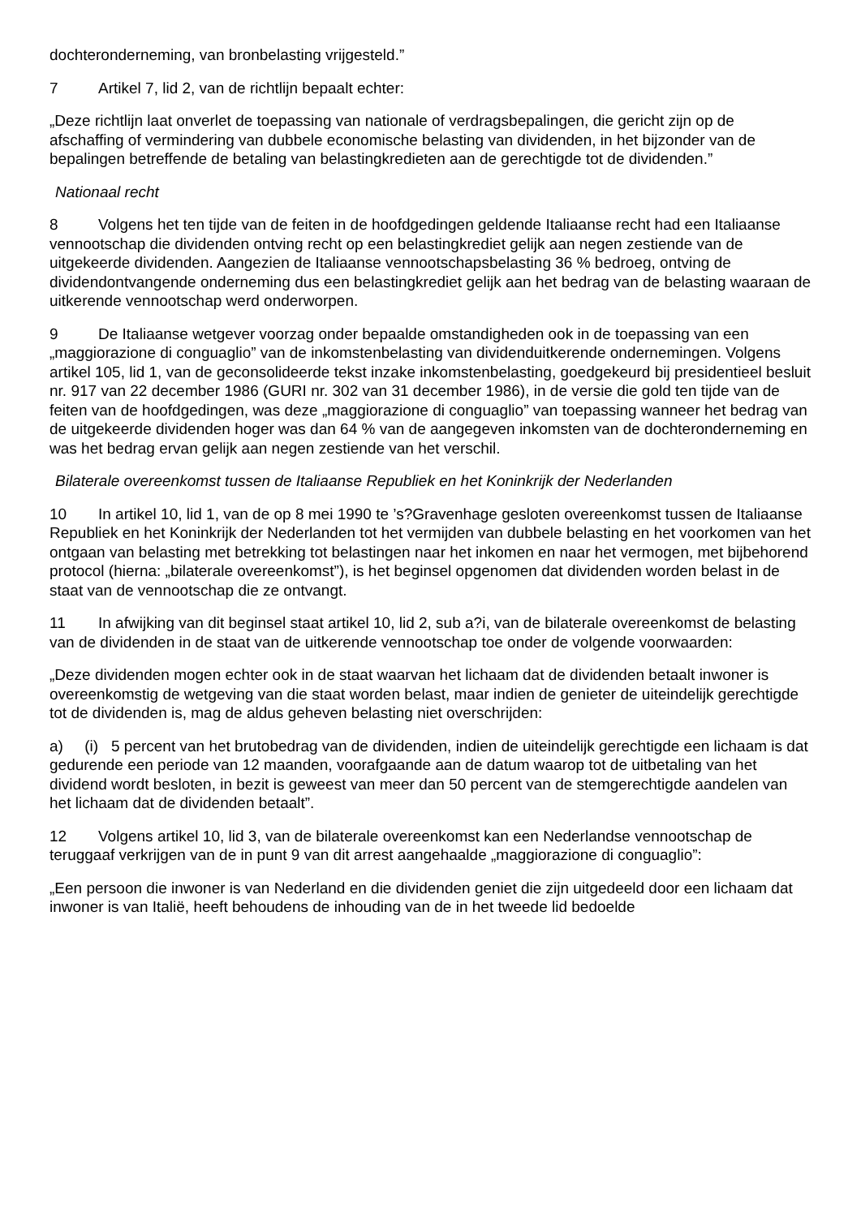dochteronderneming, van bronbelasting vrijgesteld.”
7 Artikel 7, lid 2, van de richtlijn bepaalt echter:
„Deze richtlijn laat onverlet de toepassing van nationale of verdragsbepalingen, die gericht zijn op de afschaffing of vermindering van dubbele economische belasting van dividenden, in het bijzonder van de bepalingen betreffende de betaling van belastingkredieten aan de gerechtigde tot de dividenden.”
Nationaal recht
8 Volgens het ten tijde van de feiten in de hoofdgedingen geldende Italiaanse recht had een Italiaanse vennootschap die dividenden ontving recht op een belastingkrediet gelijk aan negen zestiende van de uitgekeerde dividenden. Aangezien de Italiaanse vennootschapsbelasting 36 % bedroeg, ontving de dividendontvangende onderneming dus een belastingkrediet gelijk aan het bedrag van de belasting waaraan de uitkerende vennootschap werd onderworpen.
9 De Italiaanse wetgever voorzag onder bepaalde omstandigheden ook in de toepassing van een „maggiorazione di conguaglio” van de inkomstenbelasting van dividenduitkerende ondernemingen. Volgens artikel 105, lid 1, van de geconsolideerde tekst inzake inkomstenbelasting, goedgekeurd bij presidentieel besluit nr. 917 van 22 december 1986 (GURI nr. 302 van 31 december 1986), in de versie die gold ten tijde van de feiten van de hoofdgedingen, was deze „maggiorazione di conguaglio” van toepassing wanneer het bedrag van de uitgekeerde dividenden hoger was dan 64 % van de aangegeven inkomsten van de dochteronderneming en was het bedrag ervan gelijk aan negen zestiende van het verschil.
Bilaterale overeenkomst tussen de Italiaanse Republiek en het Koninkrijk der Nederlanden
10 In artikel 10, lid 1, van de op 8 mei 1990 te ’s?Gravenhage gesloten overeenkomst tussen de Italiaanse Republiek en het Koninkrijk der Nederlanden tot het vermijden van dubbele belasting en het voorkomen van het ontgaan van belasting met betrekking tot belastingen naar het inkomen en naar het vermogen, met bijbehorend protocol (hierna: „bilaterale overeenkomst”), is het beginsel opgenomen dat dividenden worden belast in de staat van de vennootschap die ze ontvangt.
11 In afwijking van dit beginsel staat artikel 10, lid 2, sub a?i, van de bilaterale overeenkomst de belasting van de dividenden in de staat van de uitkerende vennootschap toe onder de volgende voorwaarden:
„Deze dividenden mogen echter ook in de staat waarvan het lichaam dat de dividenden betaalt inwoner is overeenkomstig de wetgeving van die staat worden belast, maar indien de genieter de uiteindelijk gerechtigde tot de dividenden is, mag de aldus geheven belasting niet overschrijden:
a) (i) 5 percent van het brutobedrag van de dividenden, indien de uiteindelijk gerechtigde een lichaam is dat gedurende een periode van 12 maanden, voorafgaande aan de datum waarop tot de uitbetaling van het dividend wordt besloten, in bezit is geweest van meer dan 50 percent van de stemgerechtigde aandelen van het lichaam dat de dividenden betaalt”.
12 Volgens artikel 10, lid 3, van de bilaterale overeenkomst kan een Nederlandse vennootschap de teruggaaf verkrijgen van de in punt 9 van dit arrest aangehaalde „maggiorazione di conguaglio”:
„Een persoon die inwoner is van Nederland en die dividenden geniet die zijn uitgedeeld door een lichaam dat inwoner is van Italië, heeft behoudens de inhouding van de in het tweede lid bedoelde